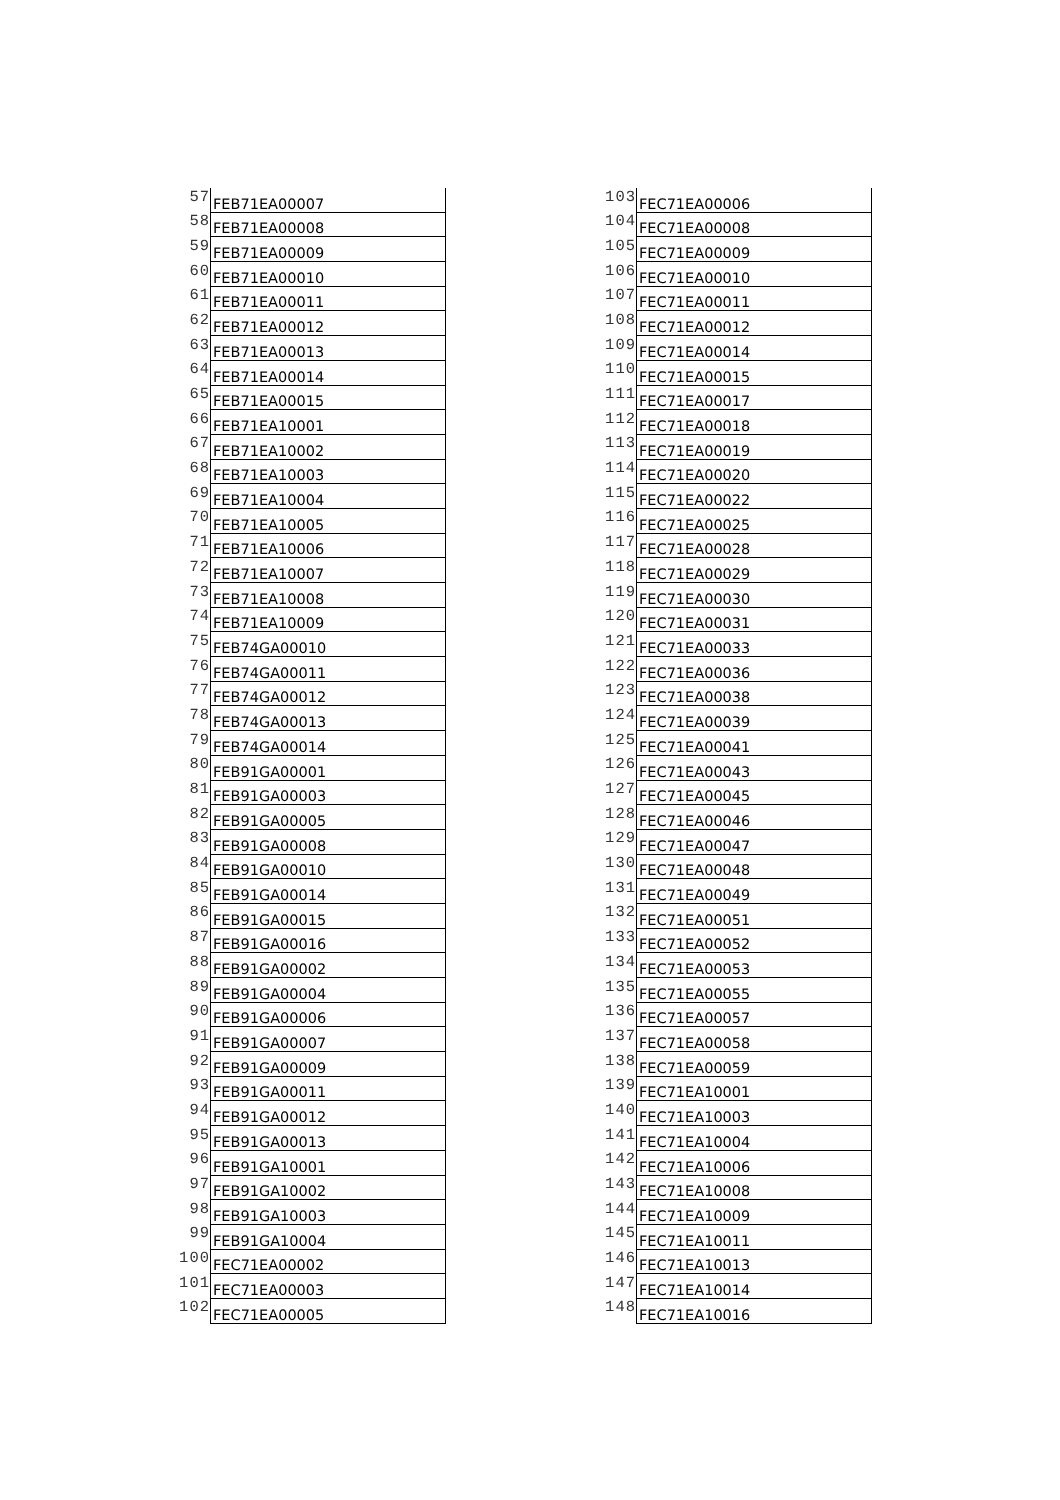| 57 | FEB71EA00007 |
| 58 | FEB71EA00008 |
| 59 | FEB71EA00009 |
| 60 | FEB71EA00010 |
| 61 | FEB71EA00011 |
| 62 | FEB71EA00012 |
| 63 | FEB71EA00013 |
| 64 | FEB71EA00014 |
| 65 | FEB71EA00015 |
| 66 | FEB71EA10001 |
| 67 | FEB71EA10002 |
| 68 | FEB71EA10003 |
| 69 | FEB71EA10004 |
| 70 | FEB71EA10005 |
| 71 | FEB71EA10006 |
| 72 | FEB71EA10007 |
| 73 | FEB71EA10008 |
| 74 | FEB71EA10009 |
| 75 | FEB74GA00010 |
| 76 | FEB74GA00011 |
| 77 | FEB74GA00012 |
| 78 | FEB74GA00013 |
| 79 | FEB74GA00014 |
| 80 | FEB91GA00001 |
| 81 | FEB91GA00003 |
| 82 | FEB91GA00005 |
| 83 | FEB91GA00008 |
| 84 | FEB91GA00010 |
| 85 | FEB91GA00014 |
| 86 | FEB91GA00015 |
| 87 | FEB91GA00016 |
| 88 | FEB91GA00002 |
| 89 | FEB91GA00004 |
| 90 | FEB91GA00006 |
| 91 | FEB91GA00007 |
| 92 | FEB91GA00009 |
| 93 | FEB91GA00011 |
| 94 | FEB91GA00012 |
| 95 | FEB91GA00013 |
| 96 | FEB91GA10001 |
| 97 | FEB91GA10002 |
| 98 | FEB91GA10003 |
| 99 | FEB91GA10004 |
| 100 | FEC71EA00002 |
| 101 | FEC71EA00003 |
| 102 | FEC71EA00005 |
| 103 | FEC71EA00006 |
| 104 | FEC71EA00008 |
| 105 | FEC71EA00009 |
| 106 | FEC71EA00010 |
| 107 | FEC71EA00011 |
| 108 | FEC71EA00012 |
| 109 | FEC71EA00014 |
| 110 | FEC71EA00015 |
| 111 | FEC71EA00017 |
| 112 | FEC71EA00018 |
| 113 | FEC71EA00019 |
| 114 | FEC71EA00020 |
| 115 | FEC71EA00022 |
| 116 | FEC71EA00025 |
| 117 | FEC71EA00028 |
| 118 | FEC71EA00029 |
| 119 | FEC71EA00030 |
| 120 | FEC71EA00031 |
| 121 | FEC71EA00033 |
| 122 | FEC71EA00036 |
| 123 | FEC71EA00038 |
| 124 | FEC71EA00039 |
| 125 | FEC71EA00041 |
| 126 | FEC71EA00043 |
| 127 | FEC71EA00045 |
| 128 | FEC71EA00046 |
| 129 | FEC71EA00047 |
| 130 | FEC71EA00048 |
| 131 | FEC71EA00049 |
| 132 | FEC71EA00051 |
| 133 | FEC71EA00052 |
| 134 | FEC71EA00053 |
| 135 | FEC71EA00055 |
| 136 | FEC71EA00057 |
| 137 | FEC71EA00058 |
| 138 | FEC71EA00059 |
| 139 | FEC71EA10001 |
| 140 | FEC71EA10003 |
| 141 | FEC71EA10004 |
| 142 | FEC71EA10006 |
| 143 | FEC71EA10008 |
| 144 | FEC71EA10009 |
| 145 | FEC71EA10011 |
| 146 | FEC71EA10013 |
| 147 | FEC71EA10014 |
| 148 | FEC71EA10016 |